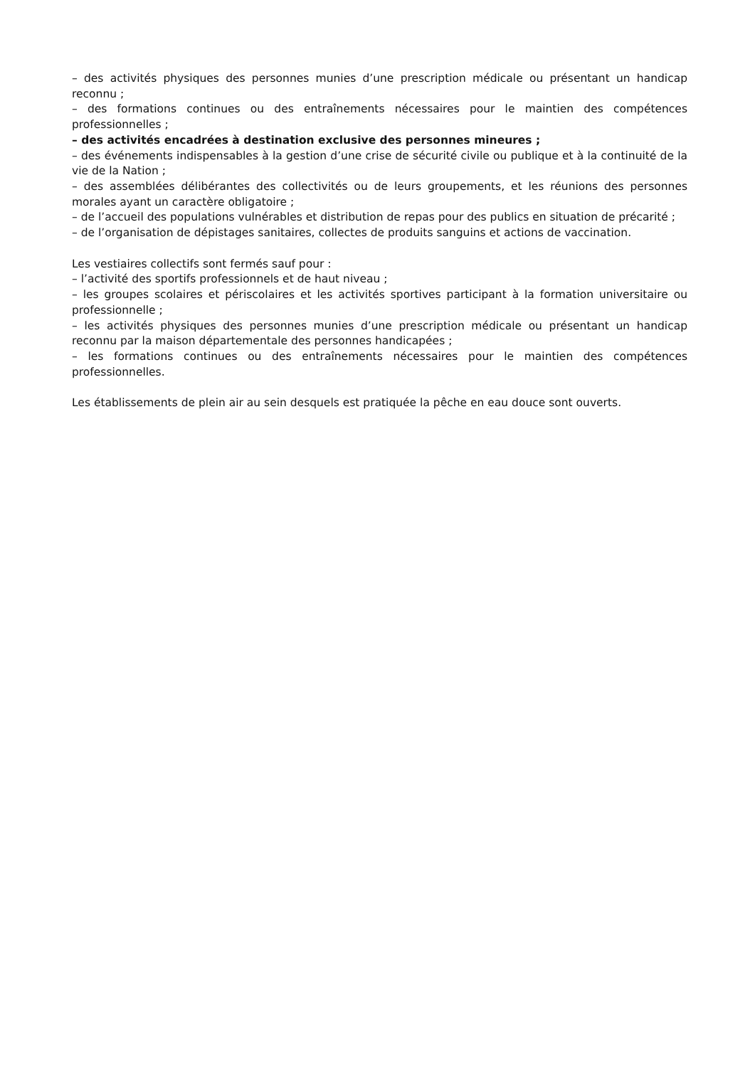– des activités physiques des personnes munies d’une prescription médicale ou présentant un handicap reconnu ;
– des formations continues ou des entraînements nécessaires pour le maintien des compétences professionnelles ;
– des activités encadrées à destination exclusive des personnes mineures ;
– des événements indispensables à la gestion d’une crise de sécurité civile ou publique et à la continuité de la vie de la Nation ;
– des assemblées délibérantes des collectivités ou de leurs groupements, et les réunions des personnes morales ayant un caractère obligatoire ;
– de l’accueil des populations vulnérables et distribution de repas pour des publics en situation de précarité ;
– de l’organisation de dépistages sanitaires, collectes de produits sanguins et actions de vaccination.
Les vestiaires collectifs sont fermés sauf pour :
– l’activité des sportifs professionnels et de haut niveau ;
– les groupes scolaires et périscolaires et les activités sportives participant à la formation universitaire ou professionnelle ;
– les activités physiques des personnes munies d’une prescription médicale ou présentant un handicap reconnu par la maison départementale des personnes handicapées ;
– les formations continues ou des entraînements nécessaires pour le maintien des compétences professionnelles.
Les établissements de plein air au sein desquels est pratiquée la pêche en eau douce sont ouverts.